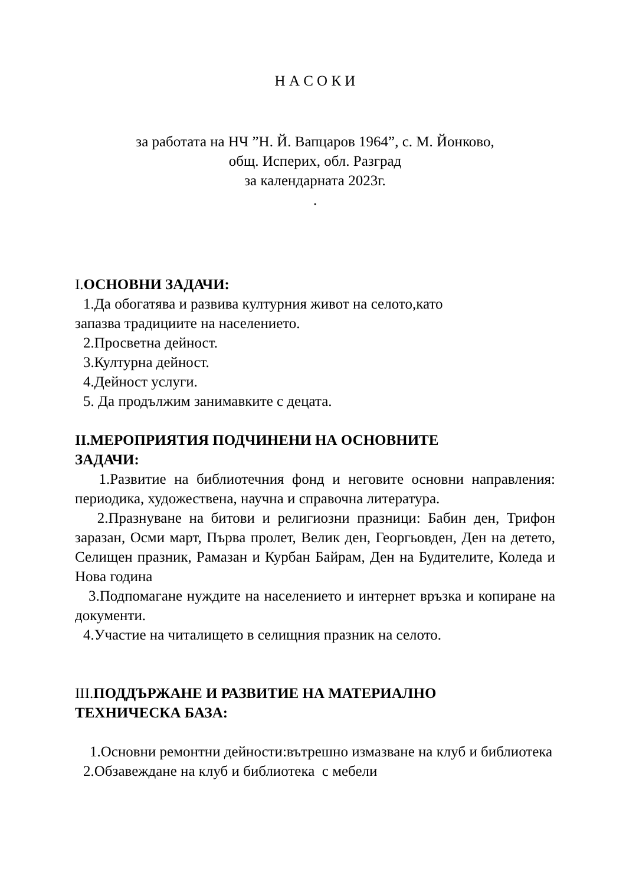Н А С О К И
за работата на НЧ ”Н. Й. Вапцаров 1964”, с. М. Йонково,
общ. Исперих, обл. Разград
за календарната 2023г.
.
I. ОСНОВНИ ЗАДАЧИ:
1.Да обогатява и развива културния живот на селото,като
запазва традициите на населението.
2.Просветна дейност.
3.Културна дейност.
4.Дейност услуги.
5. Да продължим занимавките с децата.
II.МЕРОПРИЯТИЯ ПОДЧИНЕНИ НА ОСНОВНИТЕ
ЗАДАЧИ:
1.Развитие на библиотечния фонд и неговите основни направления: периодика, художествена, научна и справочна литература.
2.Празнуване на битови и религиозни празници: Бабин ден, Трифон заразан, Осми март, Първа пролет, Велик ден, Георгьовден, Ден на детето, Селищен празник, Рамазан и Курбан Байрам, Ден на Будителите, Коледа и Нова година
3.Подпомагане нуждите на населението и интернет връзка и копиране на документи.
4.Участие на читалището в селищния празник на селото.
III. ПОДДЪРЖАНЕ И РАЗВИТИЕ НА МАТЕРИАЛНО
ТЕХНИЧЕСКА БАЗА:
1.Основни ремонтни дейности:вътрешно измазване на клуб и библиотека
2.Обзавеждане на клуб и библиотека с мебели